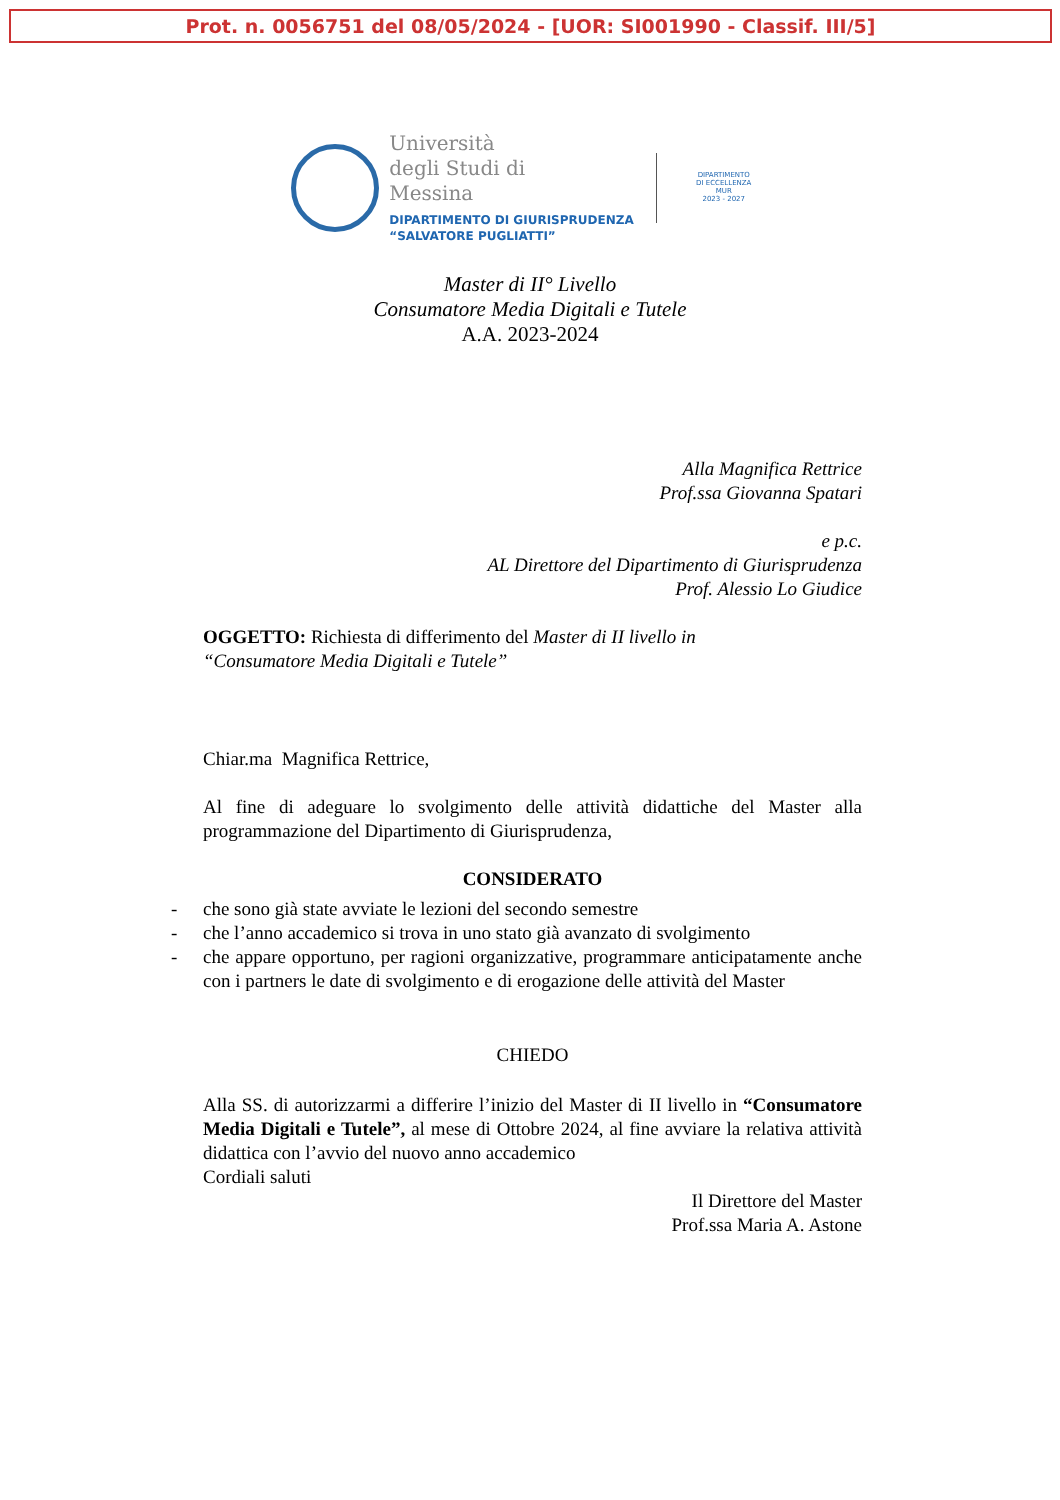Prot. n. 0056751 del 08/05/2024 - [UOR: SI001990 - Classif. III/5]
Università
degli Studi di
Messina
DIPARTIMENTO DI GIURISPRUDENZA
“SALVATORE PUGLIATTI”
DIPARTIMENTO
DI ECCELLENZA
MUR
2023 - 2027
Master di II° Livello
Consumatore Media Digitali e Tutele
A.A. 2023-2024
Alla Magnifica Rettrice
Prof.ssa Giovanna Spatari
e p.c.
AL Direttore del Dipartimento di Giurisprudenza
Prof. Alessio Lo Giudice
OGGETTO: Richiesta di differimento del Master di II livello in
“Consumatore Media Digitali e Tutele”
Chiar.ma Magnifica Rettrice,
Al fine di adeguare lo svolgimento delle attività didattiche del Master alla programmazione del Dipartimento di Giurisprudenza,
CONSIDERATO
- che sono già state avviate le lezioni del secondo semestre
- che l’anno accademico si trova in uno stato già avanzato di svolgimento
- che appare opportuno, per ragioni organizzative, programmare anticipatamente anche con i partners le date di svolgimento e di erogazione delle attività del Master
CHIEDO
Alla SS. di autorizzarmi a differire l’inizio del Master di II livello in “Consumatore Media Digitali e Tutele”, al mese di Ottobre 2024, al fine avviare la relativa attività didattica con l’avvio del nuovo anno accademico
Cordiali saluti
Il Direttore del Master
Prof.ssa Maria A. Astone